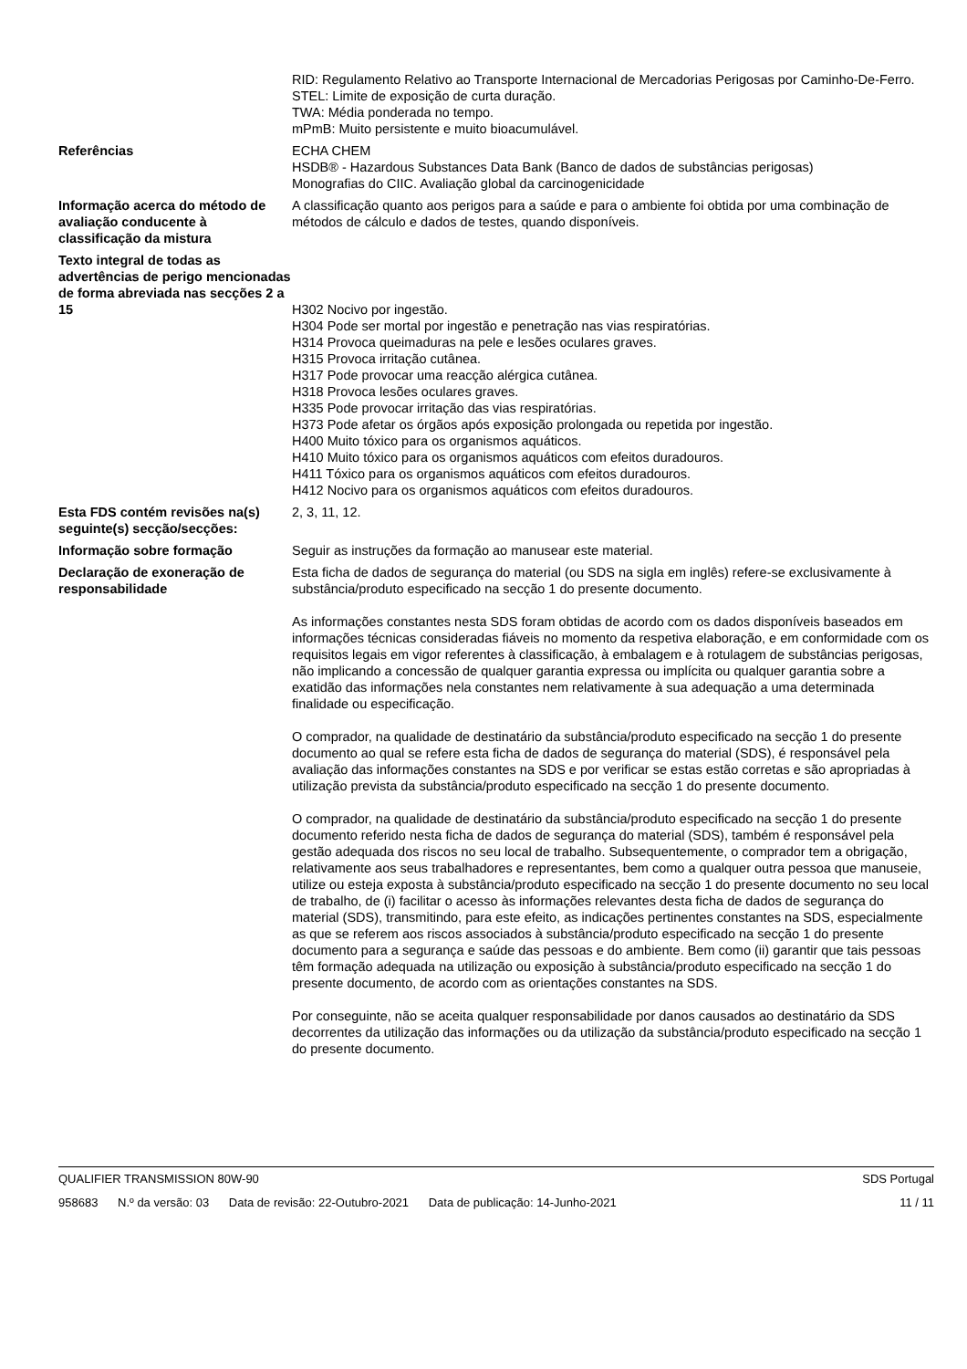RID: Regulamento Relativo ao Transporte Internacional de Mercadorias Perigosas por Caminho-De-Ferro.
STEL: Limite de exposição de curta duração.
TWA: Média ponderada no tempo.
mPmB: Muito persistente e muito bioacumulável.
Referências ECHA CHEM
HSDB® - Hazardous Substances Data Bank (Banco de dados de substâncias perigosas)
Monografias do CIIC. Avaliação global da carcinogenicidade
Informação acerca do método de avaliação conducente à classificação da mistura
A classificação quanto aos perigos para a saúde e para o ambiente foi obtida por uma combinação de métodos de cálculo e dados de testes, quando disponíveis.
Texto integral de todas as advertências de perigo mencionadas de forma abreviada nas secções 2 a 15
H302 Nocivo por ingestão.
H304 Pode ser mortal por ingestão e penetração nas vias respiratórias.
H314 Provoca queimaduras na pele e lesões oculares graves.
H315 Provoca irritação cutânea.
H317 Pode provocar uma reacção alérgica cutânea.
H318 Provoca lesões oculares graves.
H335 Pode provocar irritação das vias respiratórias.
H373 Pode afetar os órgãos após exposição prolongada ou repetida por ingestão.
H400 Muito tóxico para os organismos aquáticos.
H410 Muito tóxico para os organismos aquáticos com efeitos duradouros.
H411 Tóxico para os organismos aquáticos com efeitos duradouros.
H412 Nocivo para os organismos aquáticos com efeitos duradouros.
Esta FDS contém revisões na(s) seguinte(s) secção/secções:
2, 3, 11, 12.
Informação sobre formação Seguir as instruções da formação ao manusear este material.
Declaração de exoneração de responsabilidade
Esta ficha de dados de segurança do material (ou SDS na sigla em inglês) refere-se exclusivamente à substância/produto especificado na secção 1 do presente documento.
As informações constantes nesta SDS foram obtidas de acordo com os dados disponíveis baseados em informações técnicas consideradas fiáveis no momento da respetiva elaboração, e em conformidade com os requisitos legais em vigor referentes à classificação, à embalagem e à rotulagem de substâncias perigosas, não implicando a concessão de qualquer garantia expressa ou implícita ou qualquer garantia sobre a exatidão das informações nela constantes nem relativamente à sua adequação a uma determinada finalidade ou especificação.
O comprador, na qualidade de destinatário da substância/produto especificado na secção 1 do presente documento ao qual se refere esta ficha de dados de segurança do material (SDS), é responsável pela avaliação das informações constantes na SDS e por verificar se estas estão corretas e são apropriadas à utilização prevista da substância/produto especificado na secção 1 do presente documento.
O comprador, na qualidade de destinatário da substância/produto especificado na secção 1 do presente documento referido nesta ficha de dados de segurança do material (SDS), também é responsável pela gestão adequada dos riscos no seu local de trabalho. Subsequentemente, o comprador tem a obrigação, relativamente aos seus trabalhadores e representantes, bem como a qualquer outra pessoa que manuseie, utilize ou esteja exposta à substância/produto especificado na secção 1 do presente documento no seu local de trabalho, de (i) facilitar o acesso às informações relevantes desta ficha de dados de segurança do material (SDS), transmitindo, para este efeito, as indicações pertinentes constantes na SDS, especialmente as que se referem aos riscos associados à substância/produto especificado na secção 1 do presente documento para a segurança e saúde das pessoas e do ambiente. Bem como (ii) garantir que tais pessoas têm formação adequada na utilização ou exposição à substância/produto especificado na secção 1 do presente documento, de acordo com as orientações constantes na SDS.
Por conseguinte, não se aceita qualquer responsabilidade por danos causados ao destinatário da SDS decorrentes da utilização das informações ou da utilização da substância/produto especificado na secção 1 do presente documento.
QUALIFIER TRANSMISSION 80W-90 SDS Portugal
958683 N.º da versão: 03 Data de revisão: 22-Outubro-2021 Data de publicação: 14-Junho-2021
11 / 11